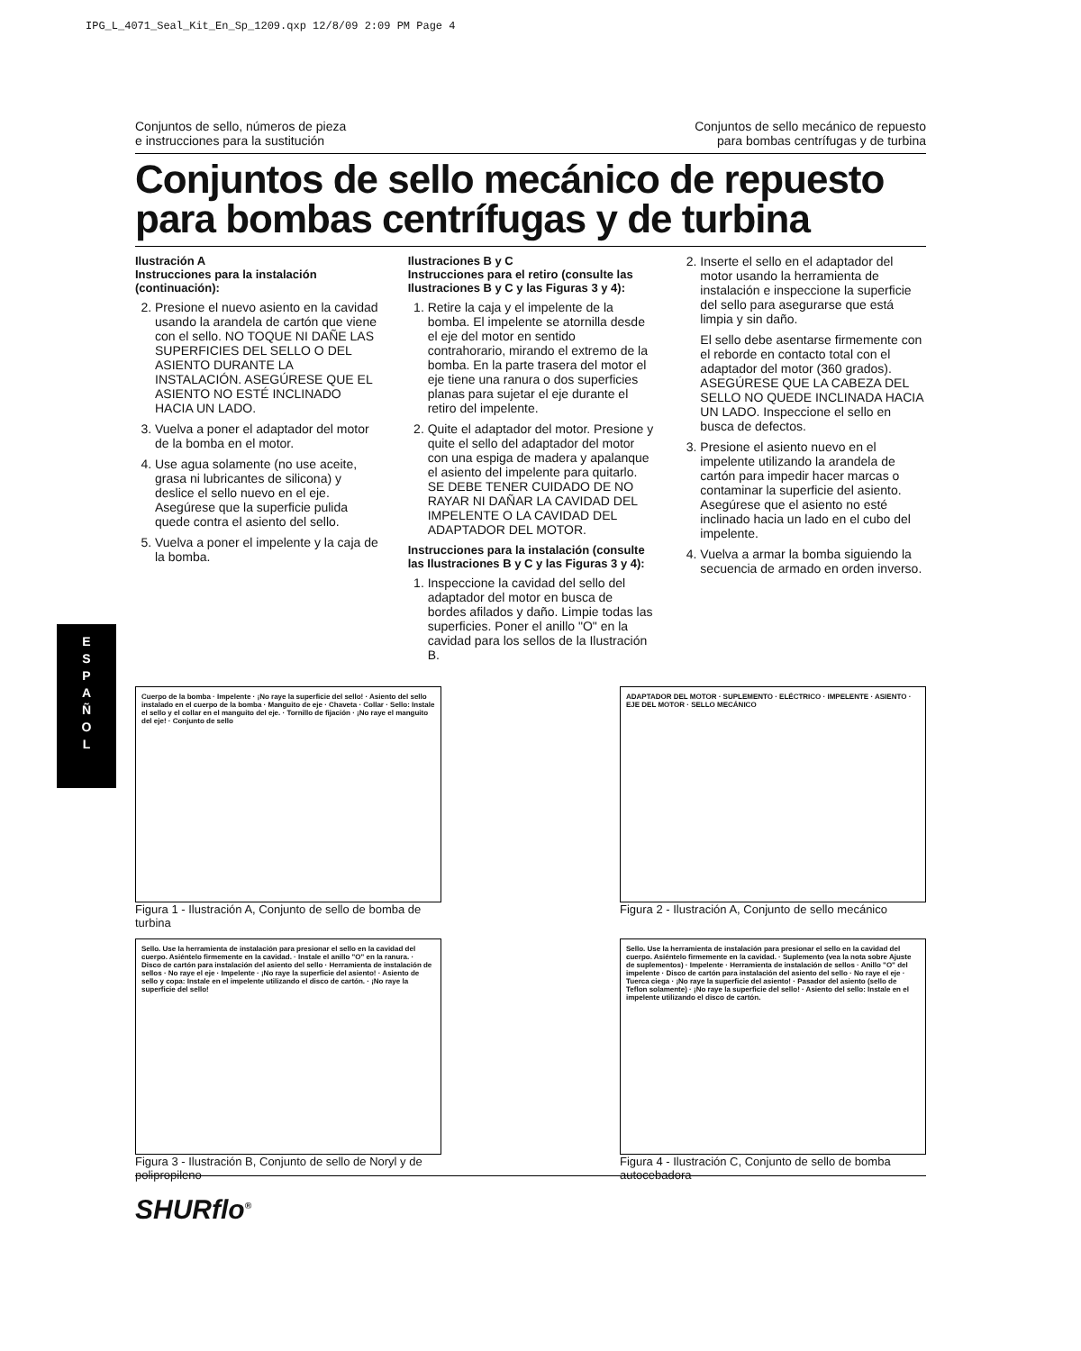IPG_L_4071_Seal_Kit_En_Sp_1209.qxp 12/8/09 2:09 PM Page 4
E
S
P
A
Ñ
O
L
Conjuntos de sello, números de pieza
e instrucciones para la sustitución
Conjuntos de sello mecánico de repuesto
para bombas centrífugas y de turbina
Conjuntos de sello mecánico de repuesto para bombas centrífugas y de turbina
Ilustración A
Instrucciones para la instalación (continuación):
2. Presione el nuevo asiento en la cavidad usando la arandela de cartón que viene con el sello. NO TOQUE NI DAÑE LAS SUPERFICIES DEL SELLO O DEL ASIENTO DURANTE LA INSTALACIÓN. ASEGÚRESE QUE EL ASIENTO NO ESTÉ INCLINADO HACIA UN LADO.
3. Vuelva a poner el adaptador del motor de la bomba en el motor.
4. Use agua solamente (no use aceite, grasa ni lubricantes de silicona) y deslice el sello nuevo en el eje. Asegúrese que la superficie pulida quede contra el asiento del sello.
5. Vuelva a poner el impelente y la caja de la bomba.
Ilustraciones B y C
Instrucciones para el retiro (consulte las Ilustraciones B y C y las Figuras 3 y 4):
1. Retire la caja y el impelente de la bomba. El impelente se atornilla desde el eje del motor en sentido contrahorario, mirando el extremo de la bomba. En la parte trasera del motor el eje tiene una ranura o dos superficies planas para sujetar el eje durante el retiro del impelente.
2. Quite el adaptador del motor. Presione y quite el sello del adaptador del motor con una espiga de madera y apalanque el asiento del impelente para quitarlo. SE DEBE TENER CUIDADO DE NO RAYAR NI DAÑAR LA CAVIDAD DEL IMPELENTE O LA CAVIDAD DEL ADAPTADOR DEL MOTOR.
Instrucciones para la instalación (consulte las Ilustraciones B y C y las Figuras 3 y 4):
1. Inspeccione la cavidad del sello del adaptador del motor en busca de bordes afilados y daño. Limpie todas las superficies. Poner el anillo "O" en la cavidad para los sellos de la Ilustración B.
2. Inserte el sello en el adaptador del motor usando la herramienta de instalación e inspeccione la superficie del sello para asegurarse que está limpia y sin daño.
El sello debe asentarse firmemente con el reborde en contacto total con el adaptador del motor (360 grados). ASEGÚRESE QUE LA CABEZA DEL SELLO NO QUEDE INCLINADA HACIA UN LADO. Inspeccione el sello en busca de defectos.
3. Presione el asiento nuevo en el impelente utilizando la arandela de cartón para impedir hacer marcas o contaminar la superficie del asiento. Asegúrese que el asiento no esté inclinado hacia un lado en el cubo del impelente.
4. Vuelva a armar la bomba siguiendo la secuencia de armado en orden inverso.
Cuerpo de la bomba · Impelente · ¡No raye la superficie del sello! · Asiento del sello instalado en el cuerpo de la bomba · Manguito de eje · Chaveta · Collar · Sello: Instale el sello y el collar en el manguito del eje. · Tornillo de fijación · ¡No raye el manguito del eje! · Conjunto de sello
Figura 1 - Ilustración A, Conjunto de sello de bomba de turbina
ADAPTADOR DEL MOTOR · SUPLEMENTO · ELÉCTRICO · IMPELENTE · ASIENTO · EJE DEL MOTOR · SELLO MECÁNICO
Figura 2 - Ilustración A, Conjunto de sello mecánico
Sello. Use la herramienta de instalación para presionar el sello en la cavidad del cuerpo. Asiéntelo firmemente en la cavidad. · Instale el anillo "O" en la ranura. · Disco de cartón para instalación del asiento del sello · Herramienta de instalación de sellos · No raye el eje · Impelente · ¡No raye la superficie del asiento! · Asiento de sello y copa: Instale en el impelente utilizando el disco de cartón. · ¡No raye la superficie del sello!
Figura 3 - Ilustración B, Conjunto de sello de Noryl y de polipropileno
Sello. Use la herramienta de instalación para presionar el sello en la cavidad del cuerpo. Asiéntelo firmemente en la cavidad. · Suplemento (vea la nota sobre Ajuste de suplementos) · Impelente · Herramienta de instalación de sellos · Anillo "O" del impelente · Disco de cartón para instalación del asiento del sello · No raye el eje · Tuerca ciega · ¡No raye la superficie del asiento! · Pasador del asiento (sello de Teflon solamente) · ¡No raye la superficie del sello! · Asiento del sello: Instale en el impelente utilizando el disco de cartón.
Figura 4 - Ilustración C, Conjunto de sello de bomba autocebadora
SHURflo<sup>®</sup>